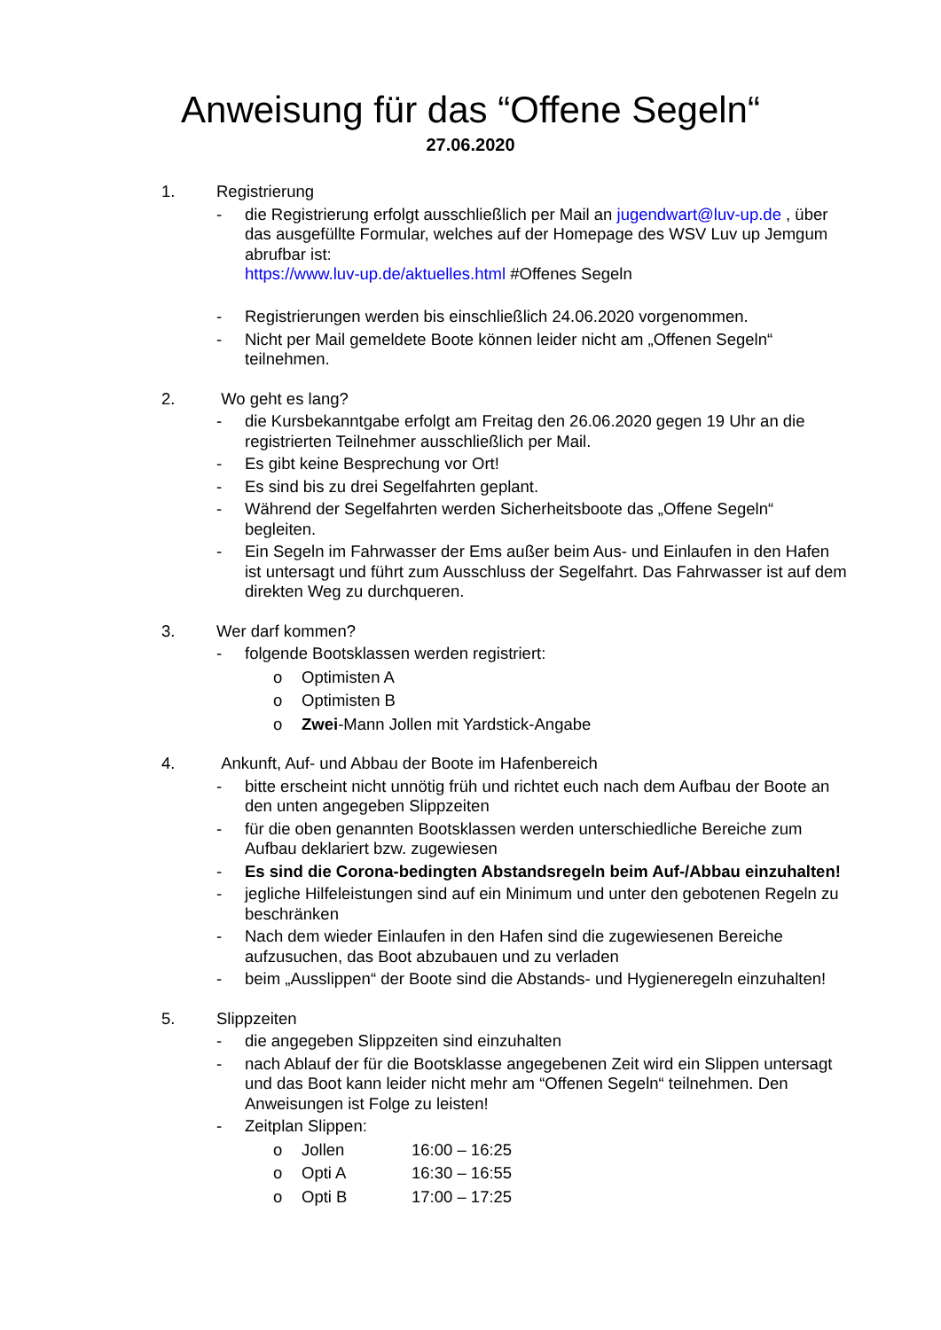Anweisung für das “Offene Segeln“
27.06.2020
1. Registrierung
- die Registrierung erfolgt ausschließlich per Mail an jugendwart@luv-up.de , über das ausgefüllte Formular, welches auf der Homepage des WSV Luv up Jemgum abrufbar ist:
https://www.luv-up.de/aktuelles.html #Offenes Segeln
- Registrierungen werden bis einschließlich 24.06.2020 vorgenommen.
- Nicht per Mail gemeldete Boote können leider nicht am „Offenen Segeln“ teilnehmen.
2. Wo geht es lang?
- die Kursbekanntgabe erfolgt am Freitag den 26.06.2020 gegen 19 Uhr an die registrierten Teilnehmer ausschließlich per Mail.
- Es gibt keine Besprechung vor Ort!
- Es sind bis zu drei Segelfahrten geplant.
- Während der Segelfahrten werden Sicherheitsboote das „Offene Segeln“ begleiten.
- Ein Segeln im Fahrwasser der Ems außer beim Aus- und Einlaufen in den Hafen ist untersagt und führt zum Ausschluss der Segelfahrt. Das Fahrwasser ist auf dem direkten Weg zu durchqueren.
3. Wer darf kommen?
- folgende Bootsklassen werden registriert:
o Optimisten A
o Optimisten B
o Zwei-Mann Jollen mit Yardstick-Angabe
4. Ankunft, Auf- und Abbau der Boote im Hafenbereich
- bitte erscheint nicht unnötig früh und richtet euch nach dem Aufbau der Boote an den unten angegeben Slippzeiten
- für die oben genannten Bootsklassen werden unterschiedliche Bereiche zum Aufbau deklariert bzw. zugewiesen
- Es sind die Corona-bedingten Abstandsregeln beim Auf-/Abbau einzuhalten!
- jegliche Hilfeleistungen sind auf ein Minimum und unter den gebotenen Regeln zu beschränken
- Nach dem wieder Einlaufen in den Hafen sind die zugewiesenen Bereiche aufzusuchen, das Boot abzubauen und zu verladen
- beim „Ausslippen“ der Boote sind die Abstands- und Hygieneregeln einzuhalten!
5. Slippzeiten
- die angegeben Slippzeiten sind einzuhalten
- nach Ablauf der für die Bootsklasse angegebenen Zeit wird ein Slippen untersagt und das Boot kann leider nicht mehr am “Offenen Segeln“ teilnehmen. Den Anweisungen ist Folge zu leisten!
- Zeitplan Slippen:
o Jollen 16:00 – 16:25
o Opti A 16:30 – 16:55
o Opti B 17:00 – 17:25